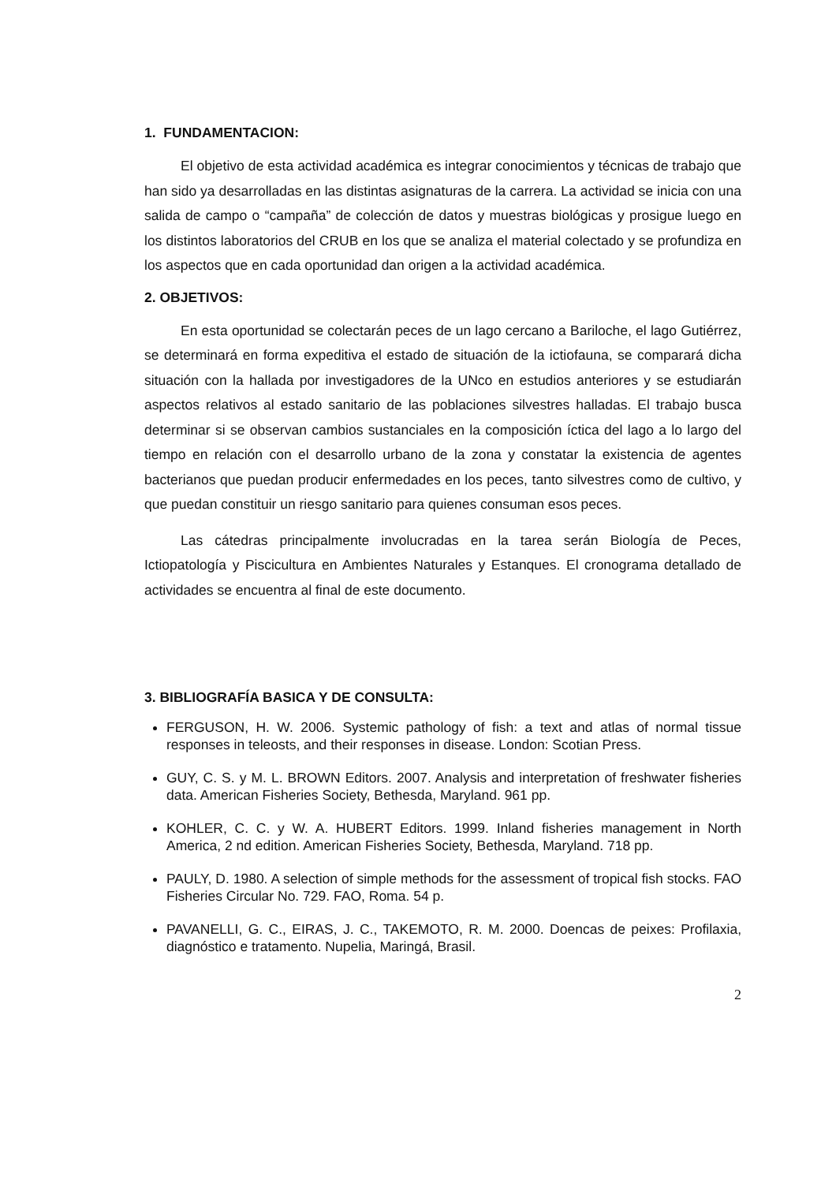1. FUNDAMENTACION:
El objetivo de esta actividad académica es integrar conocimientos y técnicas de trabajo que han sido ya desarrolladas en las distintas asignaturas de la carrera. La actividad se inicia con una salida de campo o “campaña” de colección de datos y muestras biológicas y prosigue luego en los distintos laboratorios del CRUB en los que se analiza el material colectado y se profundiza en los aspectos que en cada oportunidad dan origen a la actividad académica.
2. OBJETIVOS:
En esta oportunidad se colectarán peces de un lago cercano a Bariloche, el lago Gutiérrez, se determinará en forma expeditiva el estado de situación de la ictiofauna, se comparará dicha situación con la hallada por investigadores de la UNco en estudios anteriores y se estudiarán aspectos relativos al estado sanitario de las poblaciones silvestres halladas. El trabajo busca determinar si se observan cambios sustanciales en la composición íctica del lago a lo largo del tiempo en relación con el desarrollo urbano de la zona y constatar la existencia de agentes bacterianos que puedan producir enfermedades en los peces, tanto silvestres como de cultivo, y que puedan constituir un riesgo sanitario para quienes consuman esos peces.
Las cátedras principalmente involucradas en la tarea serán Biología de Peces, Ictiopatología y Piscicultura en Ambientes Naturales y Estanques. El cronograma detallado de actividades se encuentra al final de este documento.
3. BIBLIOGRAFÍA BASICA Y DE CONSULTA:
FERGUSON, H. W. 2006. Systemic pathology of fish: a text and atlas of normal tissue responses in teleosts, and their responses in disease. London: Scotian Press.
GUY, C. S. y M. L. BROWN Editors. 2007. Analysis and interpretation of freshwater fisheries data. American Fisheries Society, Bethesda, Maryland. 961 pp.
KOHLER, C. C. y W. A. HUBERT Editors. 1999. Inland fisheries management in North America, 2 nd edition. American Fisheries Society, Bethesda, Maryland. 718 pp.
PAULY, D. 1980. A selection of simple methods for the assessment of tropical fish stocks. FAO Fisheries Circular No. 729. FAO, Roma. 54 p.
PAVANELLI, G. C., EIRAS, J. C., TAKEMOTO, R. M. 2000. Doencas de peixes: Profilaxia, diagnóstico e tratamento. Nupelia, Maringá, Brasil.
2